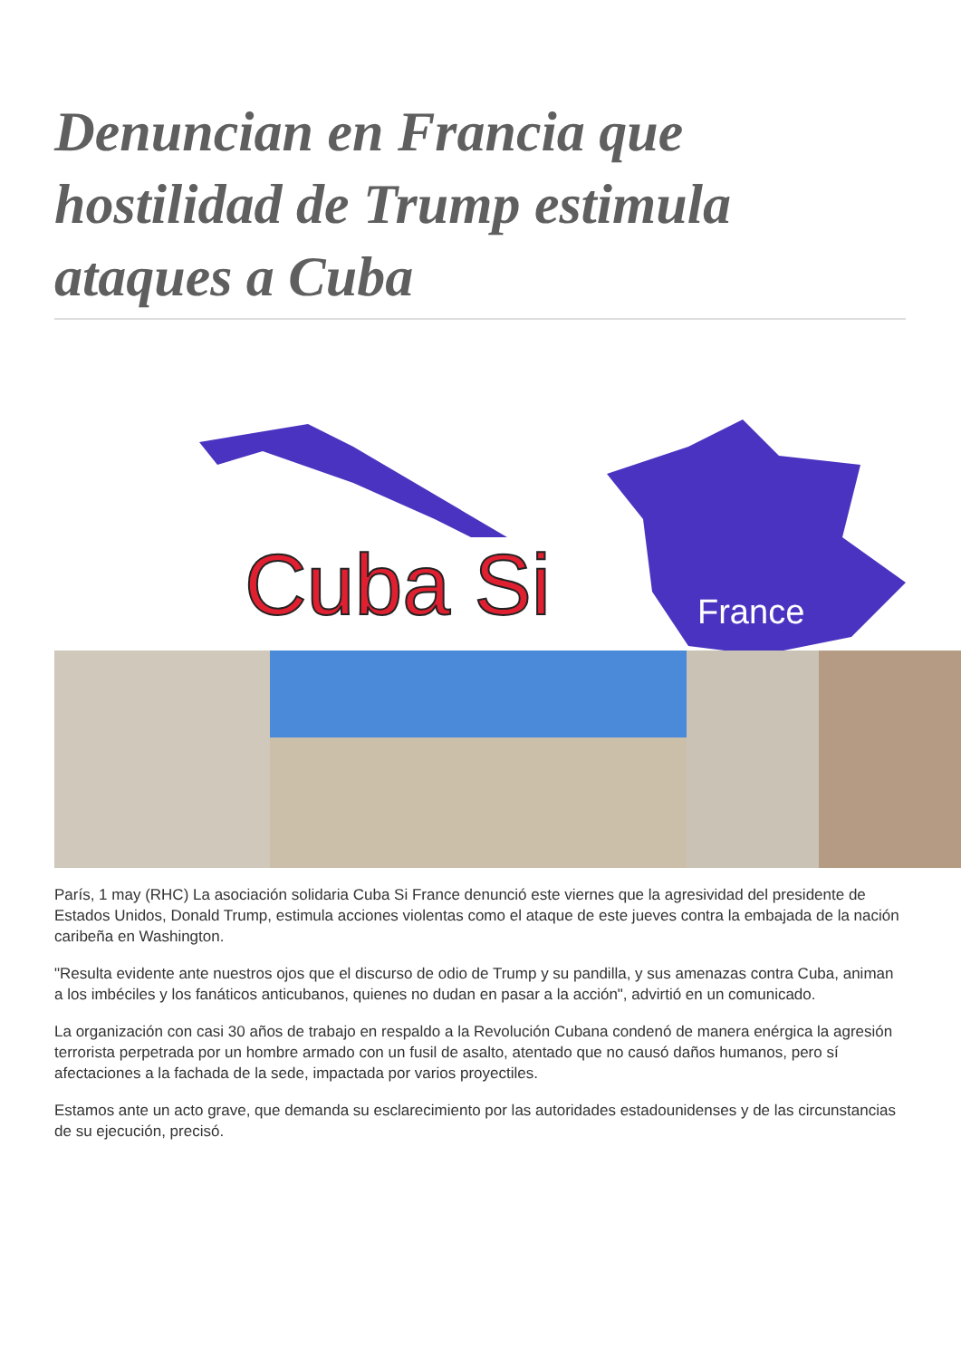Denuncian en Francia que hostilidad de Trump estimula ataques a Cuba
Cuba Si
France
París, 1 may (RHC) La asociación solidaria Cuba Si France denunció este viernes que la agresividad del presidente de Estados Unidos, Donald Trump, estimula acciones violentas como el ataque de este jueves contra la embajada de la nación caribeña en Washington.
"Resulta evidente ante nuestros ojos que el discurso de odio de Trump y su pandilla, y sus amenazas contra Cuba, animan a los imbéciles y los fanáticos anticubanos, quienes no dudan en pasar a la acción", advirtió en un comunicado.
La organización con casi 30 años de trabajo en respaldo a la Revolución Cubana condenó de manera enérgica la agresión terrorista perpetrada por un hombre armado con un fusil de asalto, atentado que no causó daños humanos, pero sí afectaciones a la fachada de la sede, impactada por varios proyectiles.
Estamos ante un acto grave, que demanda su esclarecimiento por las autoridades estadounidenses y de las circunstancias de su ejecución, precisó.